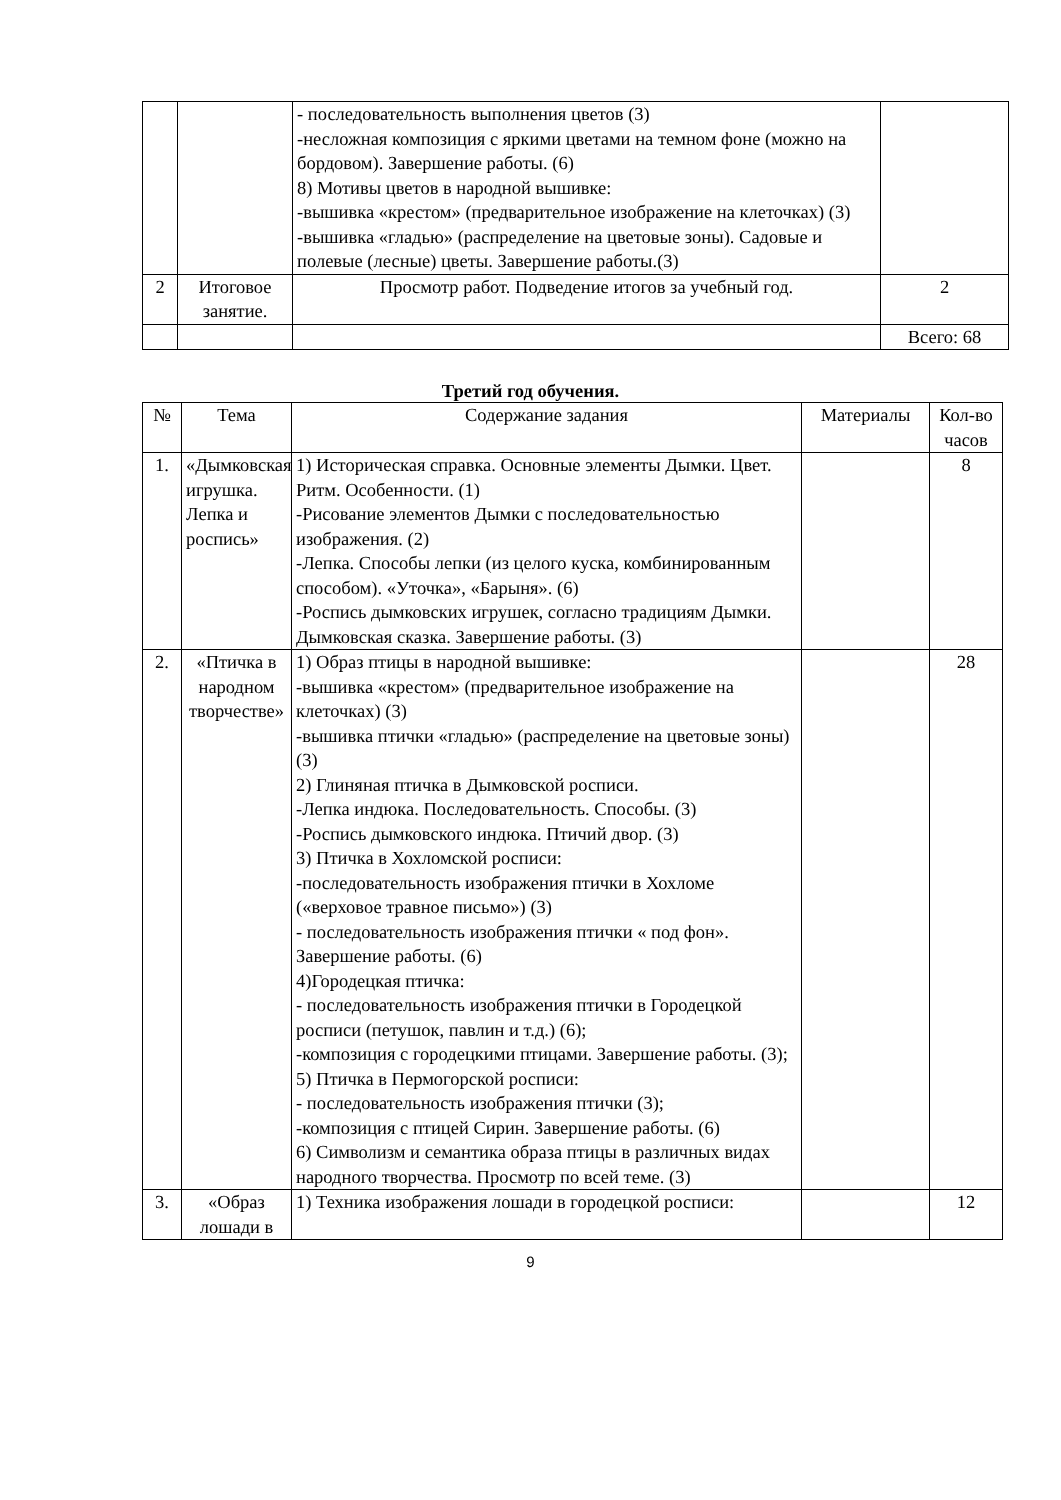| | | - последовательность выполнения цветов (3) -несложная композиция с яркими цветами на темном фоне (можно на бордовом). Завершение работы. (6) 8) Мотивы цветов в народной вышивке: -вышивка «крестом» (предварительное изображение на клеточках) (3) -вышивка «гладью» (распределение на цветовые зоны). Садовые и полевые (лесные) цветы. Завершение работы.(3) | |
| 2 | Итоговое занятие. | Просмотр работ. Подведение итогов за учебный год. | 2 |
| | | | Всего: 68 |
Третий год обучения.
| № | Тема | Содержание задания | Материалы | Кол-во часов |
| --- | --- | --- | --- | --- |
| 1. | «Дымковская игрушка. Лепка и роспись» | 1) Историческая справка. Основные элементы Дымки. Цвет. Ритм. Особенности. (1) -Рисование элементов Дымки с последовательностью изображения. (2) -Лепка. Способы лепки (из целого куска, комбинированным способом). «Уточка», «Барыня». (6) -Роспись дымковских игрушек, согласно традициям Дымки. Дымковская сказка. Завершение работы. (3) | | 8 |
| 2. | «Птичка в народном творчестве» | 1) Образ птицы в народной вышивке: -вышивка «крестом» (предварительное изображение на клеточках) (3) -вышивка птички «гладью» (распределение на цветовые зоны) (3) 2) Глиняная птичка в Дымковской росписи. -Лепка индюка. Последовательность. Способы. (3) -Роспись дымковского индюка. Птичий двор. (3) 3) Птичка в Хохломской росписи: -последовательность изображения птички в Хохломе («верховое травное письмо») (3) - последовательность изображения птички « под фон». Завершение работы. (6) 4)Городецкая птичка: - последовательность изображения птички в Городецкой росписи (петушок, павлин и т.д.) (6); -композиция с городецкими птицами. Завершение работы. (3); 5) Птичка в Пермогорской росписи: - последовательность изображения птички (3); -композиция с птицей Сирин. Завершение работы. (6) 6) Символизм и семантика образа птицы в различных видах народного творчества. Просмотр по всей теме. (3) | | 28 |
| 3. | «Образ лошади в | 1) Техника изображения лошади в городецкой росписи: | | 12 |
9